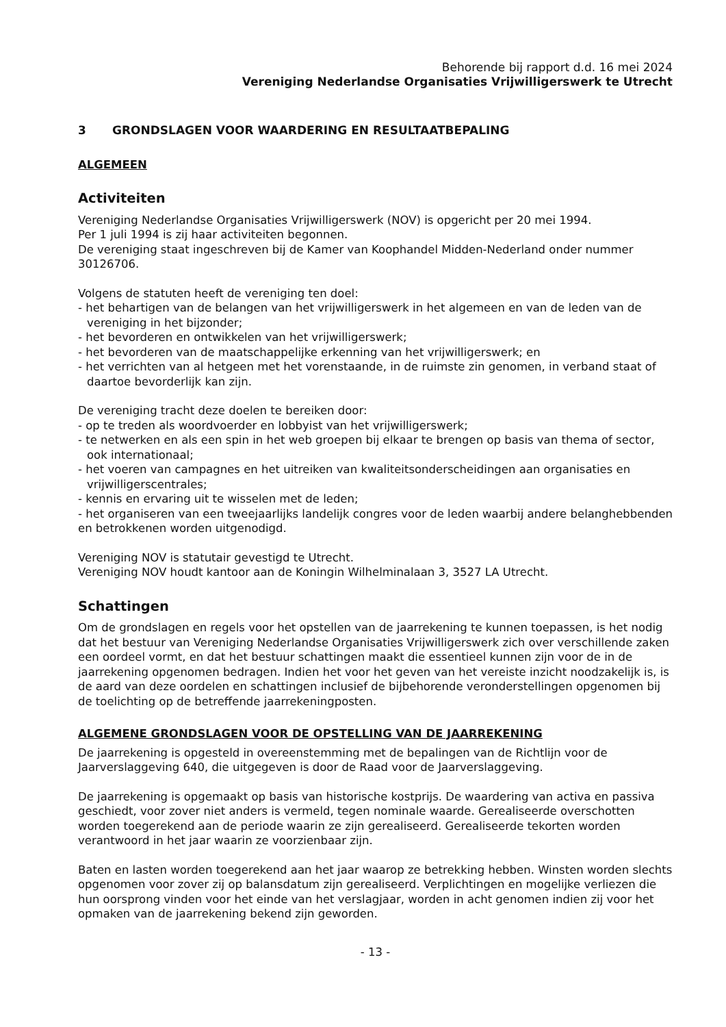Behorende bij rapport d.d. 16 mei 2024
Vereniging Nederlandse Organisaties Vrijwilligerswerk te Utrecht
3 GRONDSLAGEN VOOR WAARDERING EN RESULTAATBEPALING
ALGEMEEN
Activiteiten
Vereniging Nederlandse Organisaties Vrijwilligerswerk (NOV) is opgericht per 20 mei 1994.
Per 1 juli 1994 is zij haar activiteiten begonnen.
De vereniging staat ingeschreven bij de Kamer van Koophandel Midden-Nederland onder nummer 30126706.
Volgens de statuten heeft de vereniging ten doel:
- het behartigen van de belangen van het vrijwilligerswerk in het algemeen en van de leden van de vereniging in het bijzonder;
- het bevorderen en ontwikkelen van het vrijwilligerswerk;
- het bevorderen van de maatschappelijke erkenning van het vrijwilligerswerk; en
- het verrichten van al hetgeen met het vorenstaande, in de ruimste zin genomen, in verband staat of daartoe bevorderlijk kan zijn.
De vereniging tracht deze doelen te bereiken door:
- op te treden als woordvoerder en lobbyist van het vrijwilligerswerk;
- te netwerken en als een spin in het web groepen bij elkaar te brengen op basis van thema of sector, ook internationaal;
- het voeren van campagnes en het uitreiken van kwaliteitsonderscheidingen aan organisaties en vrijwilligerscentrales;
- kennis en ervaring uit te wisselen met de leden;
- het organiseren van een tweejaarlijks landelijk congres voor de leden waarbij andere belanghebbenden en betrokkenen worden uitgenodigd.
Vereniging NOV is statutair gevestigd te Utrecht.
Vereniging NOV houdt kantoor aan de Koningin Wilhelminalaan 3, 3527 LA Utrecht.
Schattingen
Om de grondslagen en regels voor het opstellen van de jaarrekening te kunnen toepassen, is het nodig dat het bestuur van Vereniging Nederlandse Organisaties Vrijwilligerswerk zich over verschillende zaken een oordeel vormt, en dat het bestuur schattingen maakt die essentieel kunnen zijn voor de in de jaarrekening opgenomen bedragen. Indien het voor het geven van het vereiste inzicht noodzakelijk is, is de aard van deze oordelen en schattingen inclusief de bijbehorende veronderstellingen opgenomen bij de toelichting op de betreffende jaarrekeningposten.
ALGEMENE GRONDSLAGEN VOOR DE OPSTELLING VAN DE JAARREKENING
De jaarrekening is opgesteld in overeenstemming met de bepalingen van de Richtlijn voor de Jaarverslaggeving 640, die uitgegeven is door de Raad voor de Jaarverslaggeving.
De jaarrekening is opgemaakt op basis van historische kostprijs. De waardering van activa en passiva geschiedt, voor zover niet anders is vermeld, tegen nominale waarde. Gerealiseerde overschotten worden toegerekend aan de periode waarin ze zijn gerealiseerd. Gerealiseerde tekorten worden verantwoord in het jaar waarin ze voorzienbaar zijn.
Baten en lasten worden toegerekend aan het jaar waarop ze betrekking hebben. Winsten worden slechts opgenomen voor zover zij op balansdatum zijn gerealiseerd. Verplichtingen en mogelijke verliezen die hun oorsprong vinden voor het einde van het verslagjaar, worden in acht genomen indien zij voor het opmaken van de jaarrekening bekend zijn geworden.
- 13 -